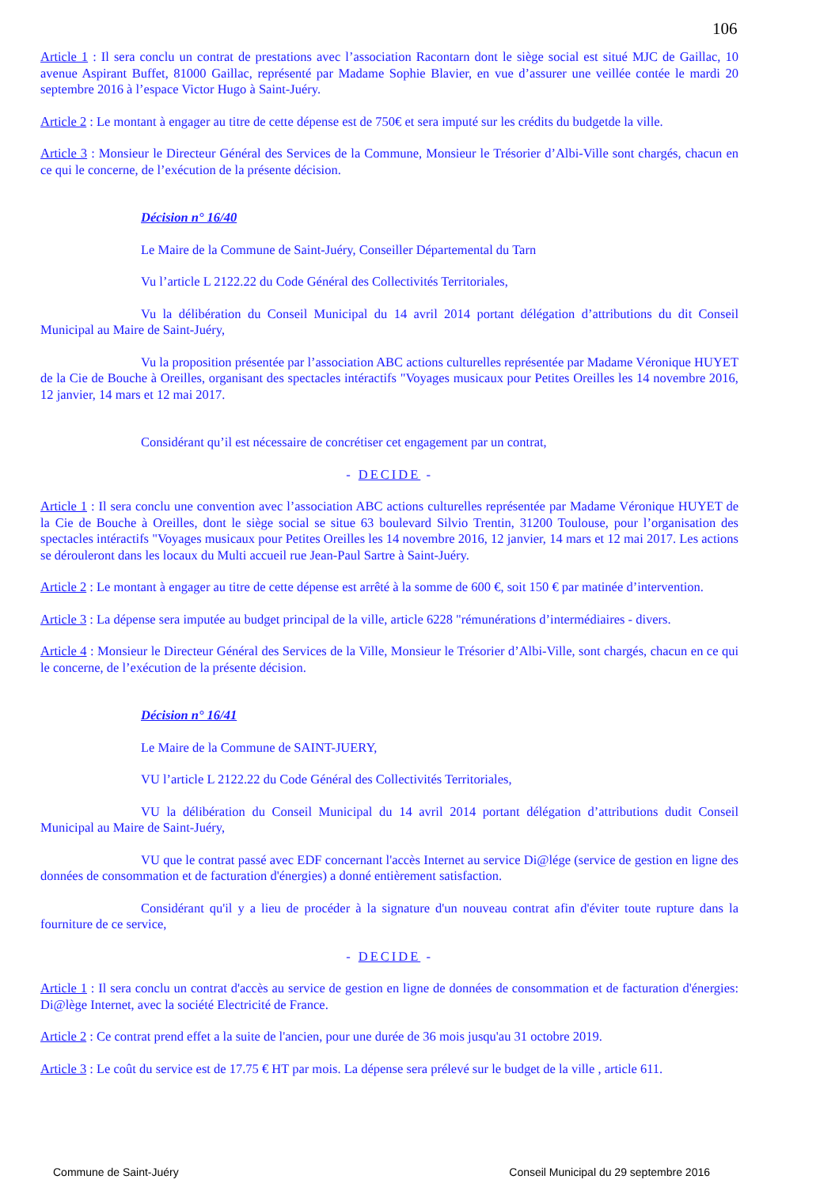106
Article 1 : Il sera conclu un contrat de prestations avec l’association Racontarn dont le siège social est situé MJC de Gaillac, 10 avenue Aspirant Buffet, 81000 Gaillac, représenté par Madame Sophie Blavier, en vue d’assurer une veillée contée le mardi 20 septembre 2016 à l’espace Victor Hugo à Saint-Juéry.
Article 2 : Le montant à engager au titre de cette dépense est de 750€ et sera imputé sur les crédits du budgetde la ville.
Article 3 : Monsieur le Directeur Général des Services de la Commune, Monsieur le Trésorier d’Albi-Ville sont chargés, chacun en ce qui le concerne, de l’exécution de la présente décision.
Décision n° 16/40
Le Maire de la Commune de Saint-Juéry, Conseiller Départemental du Tarn
Vu l’article L 2122.22 du Code Général des Collectivités Territoriales,
Vu la délibération du Conseil Municipal du 14 avril 2014 portant délégation d’attributions du dit Conseil Municipal au Maire de Saint-Juéry,
Vu la proposition présentée par l’association ABC actions culturelles représentée par Madame Véronique HUYET de la Cie de Bouche à Oreilles, organisant des spectacles intéractifs "Voyages musicaux pour Petites Oreilles les 14 novembre 2016, 12 janvier, 14 mars et 12 mai 2017.
Considérant qu’il est nécessaire de concrétiser cet engagement par un contrat,
- DECIDE -
Article 1 : Il sera conclu une convention avec l’association ABC actions culturelles représentée par Madame Véronique HUYET de la Cie de Bouche à Oreilles, dont le siège social se situe 63 boulevard Silvio Trentin, 31200 Toulouse, pour l’organisation des spectacles intéractifs "Voyages musicaux pour Petites Oreilles les 14 novembre 2016, 12 janvier, 14 mars et 12 mai 2017. Les actions se dérouleront dans les locaux du Multi accueil rue Jean-Paul Sartre à Saint-Juéry.
Article 2 : Le montant à engager au titre de cette dépense est arrêté à la somme de 600 €, soit 150 € par matinée d’intervention.
Article 3 : La dépense sera imputée au budget principal de la ville, article 6228 "rémunérations d’intermédiaires - divers.
Article 4 : Monsieur le Directeur Général des Services de la Ville, Monsieur le Trésorier d’Albi-Ville, sont chargés, chacun en ce qui le concerne, de l’exécution de la présente décision.
Décision n° 16/41
Le Maire de la Commune de SAINT-JUERY,
VU l’article L 2122.22 du Code Général des Collectivités Territoriales,
VU la délibération du Conseil Municipal du 14 avril 2014 portant délégation d’attributions dudit Conseil Municipal au Maire de Saint-Juéry,
VU que le contrat passé avec EDF concernant l'accès Internet au service Di@lége (service de gestion en ligne des données de consommation et de facturation d'énergies) a donné entièrement satisfaction.
Considérant qu'il y a lieu de procéder à la signature d'un nouveau contrat afin d'éviter toute rupture dans la fourniture de ce service,
- DECIDE -
Article 1 : Il sera conclu un contrat d'accès au service de gestion en ligne de données de consommation et de facturation d'énergies: Di@lège Internet, avec la société Electricité de France.
Article 2 : Ce contrat prend effet a la suite de l'ancien, pour une durée de 36 mois jusqu'au 31 octobre 2019.
Article 3 : Le coût du service est de 17.75 € HT par mois. La dépense sera prélevé sur le budget de la ville , article 611.
Commune de Saint-Juéry Conseil Municipal du 29 septembre 2016